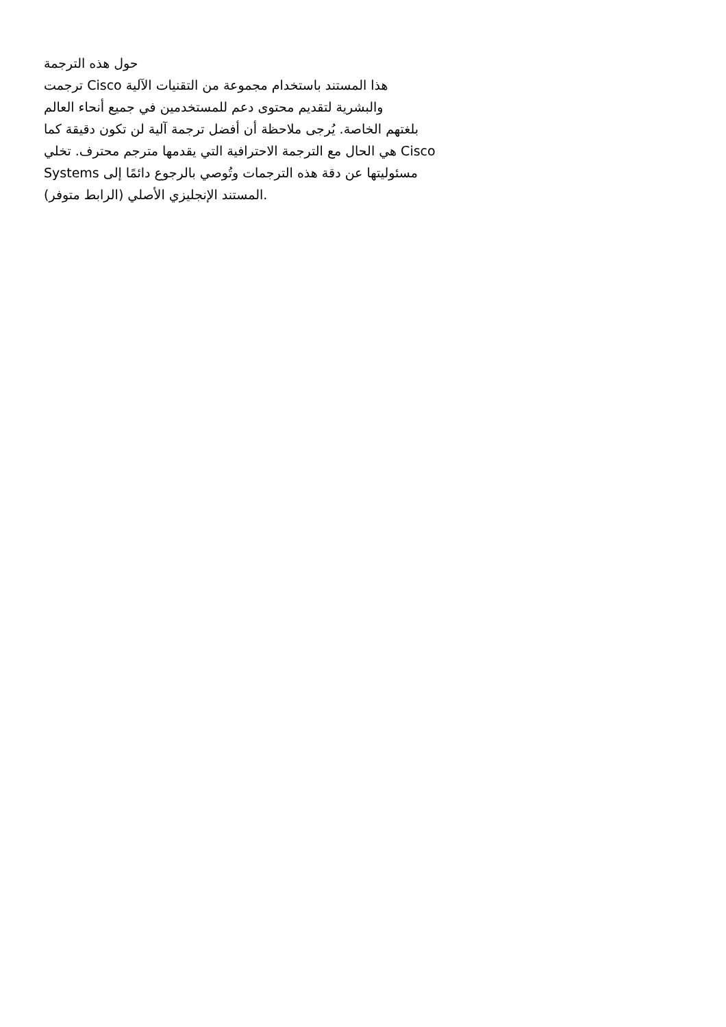حول هذه الترجمة
ترجمت Cisco هذا المستند باستخدام مجموعة من التقنيات الآلية
والبشرية لتقديم محتوى دعم للمستخدمين في جميع أنحاء العالم
بلغتهم الخاصة. يُرجى ملاحظة أن أفضل ترجمة آلية لن تكون دقيقة كما
هي الحال مع الترجمة الاحترافية التي يقدمها مترجم محترف. تخلي Cisco
Systems مسئوليتها عن دقة هذه الترجمات وتُوصي بالرجوع دائمًا إلى
المستند الإنجليزي الأصلي (الرابط متوفر).